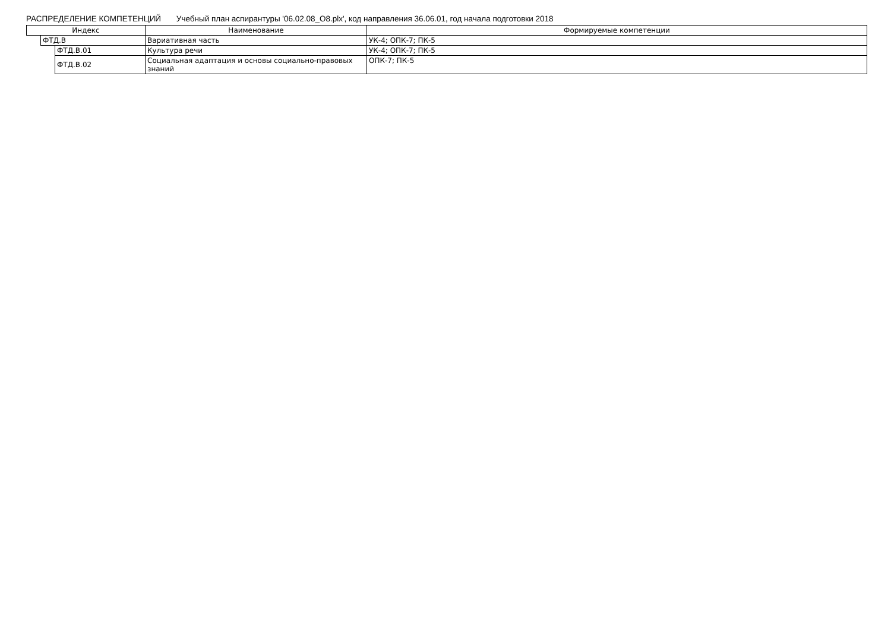РАСПРЕДЕЛЕНИЕ КОМПЕТЕНЦИЙ Учебный план аспирантуры '06.02.08_О8.plx', код направления 36.06.01, год начала подготовки 2018
| Индекс | | | Наименование | Формируемые компетенции |
| --- | --- | --- | --- | --- |
| | ФТД.В | | Вариативная часть | УК-4; ОПК-7; ПК-5 |
| | | ФТД.В.01 | Культура речи | УК-4; ОПК-7; ПК-5 |
| | | ФТД.В.02 | Социальная адаптация и основы социально-правовых знаний | ОПК-7; ПК-5 |